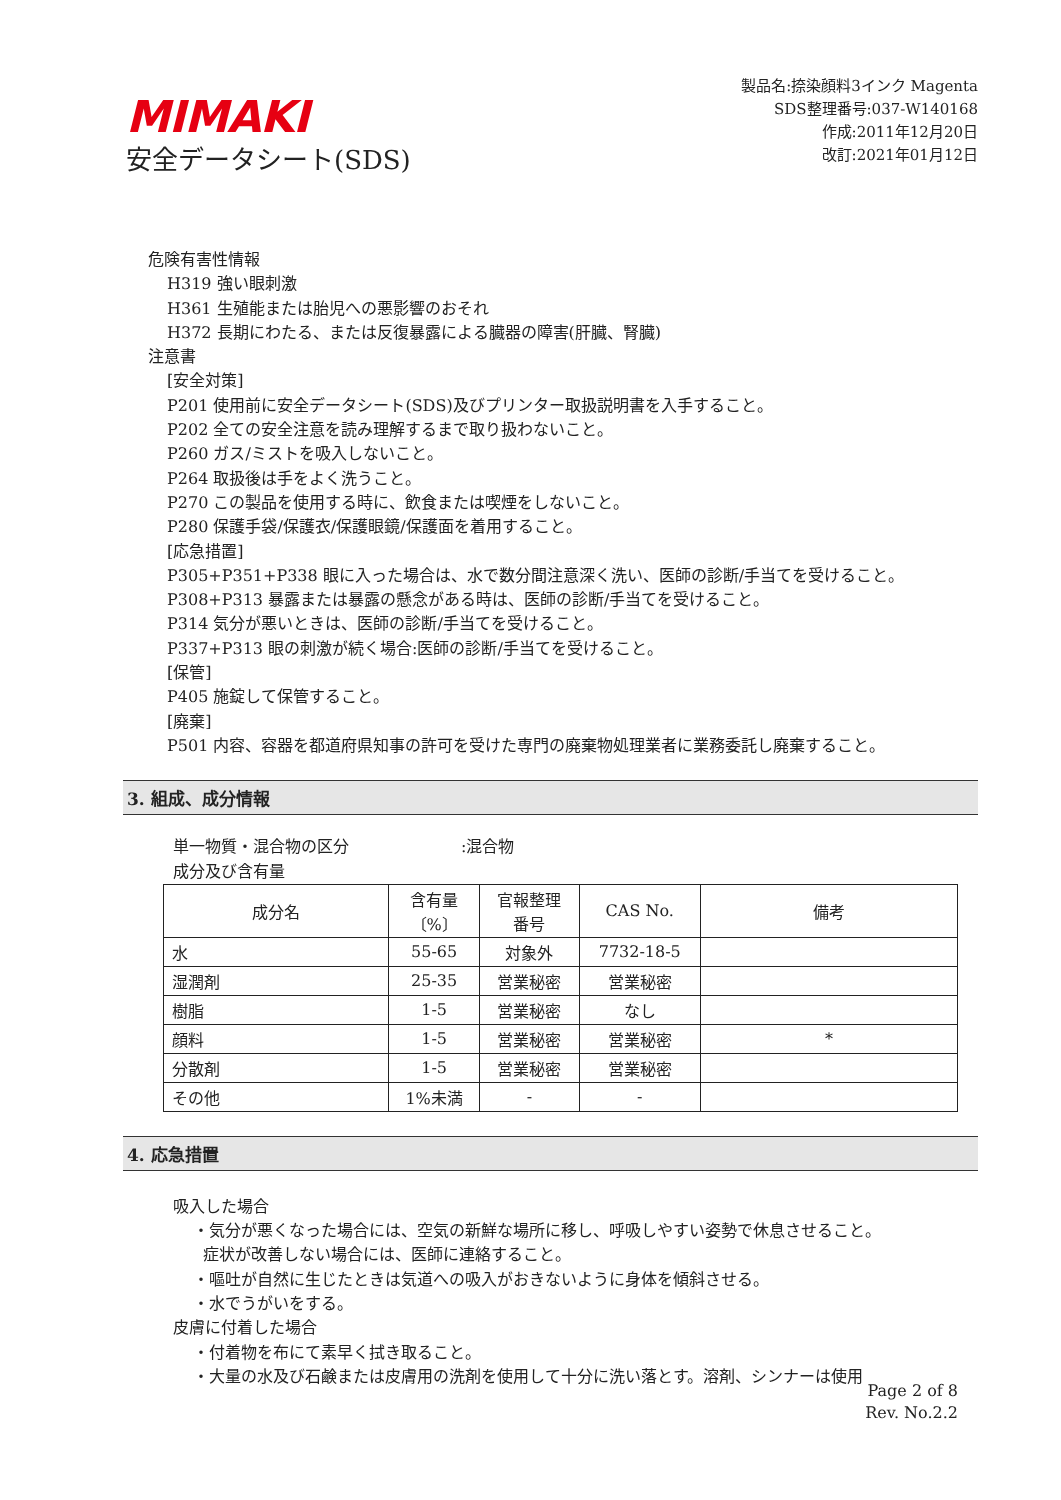MIMAKI
安全データシート(SDS)
製品名:捺染顔料3インク Magenta
SDS整理番号:037-W140168
作成:2011年12月20日
改訂:2021年01月12日
危険有害性情報
H319 強い眼刺激
H361 生殖能または胎児への悪影響のおそれ
H372 長期にわたる、または反復暴露による臓器の障害(肝臓、腎臓)
注意書
[安全対策]
P201 使用前に安全データシート(SDS)及びプリンター取扱説明書を入手すること。
P202 全ての安全注意を読み理解するまで取り扱わないこと。
P260 ガス/ミストを吸入しないこと。
P264 取扱後は手をよく洗うこと。
P270 この製品を使用する時に、飲食または喫煙をしないこと。
P280 保護手袋/保護衣/保護眼鏡/保護面を着用すること。
[応急措置]
P305+P351+P338 眼に入った場合は、水で数分間注意深く洗い、医師の診断/手当てを受けること。
P308+P313 暴露または暴露の懸念がある時は、医師の診断/手当てを受けること。
P314 気分が悪いときは、医師の診断/手当てを受けること。
P337+P313 眼の刺激が続く場合:医師の診断/手当てを受けること。
[保管]
P405 施錠して保管すること。
[廃棄]
P501 内容、容器を都道府県知事の許可を受けた専門の廃棄物処理業者に業務委託し廃棄すること。
3. 組成、成分情報
単一物質・混合物の区分　　　　　　　:混合物
成分及び含有量
| 成分名 | 含有量 〔%〕 | 官報整理 番号 | CAS No. | 備考 |
| --- | --- | --- | --- | --- |
| 水 | 55-65 | 対象外 | 7732-18-5 | |
| 湿潤剤 | 25-35 | 営業秘密 | 営業秘密 | |
| 樹脂 | 1-5 | 営業秘密 | なし | |
| 顔料 | 1-5 | 営業秘密 | 営業秘密 | * |
| 分散剤 | 1-5 | 営業秘密 | 営業秘密 | |
| その他 | 1%未満 | - | - | |
4. 応急措置
吸入した場合
・気分が悪くなった場合には、空気の新鮮な場所に移し、呼吸しやすい姿勢で休息させること。
症状が改善しない場合には、医師に連絡すること。
・嘔吐が自然に生じたときは気道への吸入がおきないように身体を傾斜させる。
・水でうがいをする。
皮膚に付着した場合
・付着物を布にて素早く拭き取ること。
・大量の水及び石鹸または皮膚用の洗剤を使用して十分に洗い落とす。溶剤、シンナーは使用
Page 2 of 8
Rev. No.2.2